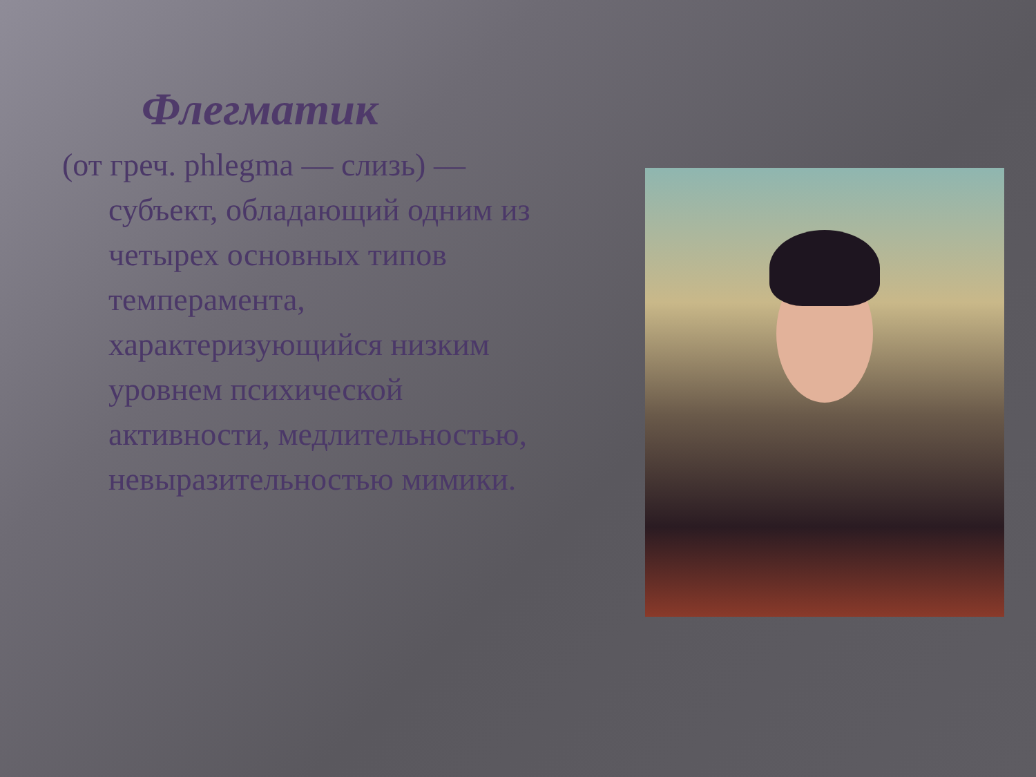Флегматик
(от греч. phlegma — слизь) — субъект, обладающий одним из четырех основных типов темперамента, характеризующийся низким уровнем психической активности, медлительностью, невыразительностью мимики.